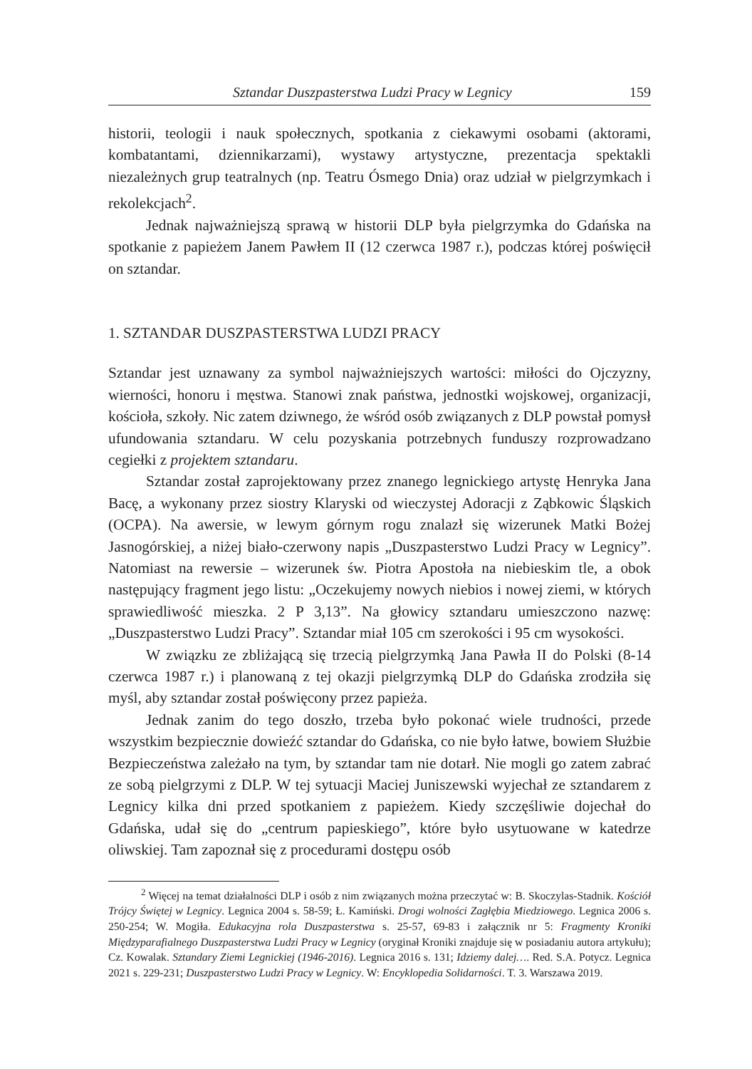Sztandar Duszpasterstwa Ludzi Pracy w Legnicy 159
historii, teologii i nauk społecznych, spotkania z ciekawymi osobami (aktorami, kombatantami, dziennikarzami), wystawy artystyczne, prezentacja spektakli niezależnych grup teatralnych (np. Teatru Ósmego Dnia) oraz udział w pielgrzymkach i rekolekcjach<sup>2</sup>.
Jednak najważniejszą sprawą w historii DLP była pielgrzymka do Gdańska na spotkanie z papieżem Janem Pawłem II (12 czerwca 1987 r.), podczas której poświęcił on sztandar.
1. SZTANDAR DUSZPASTERSTWA LUDZI PRACY
Sztandar jest uznawany za symbol najważniejszych wartości: miłości do Ojczyzny, wierności, honoru i męstwa. Stanowi znak państwa, jednostki wojskowej, organizacji, kościoła, szkoły. Nic zatem dziwnego, że wśród osób związanych z DLP powstał pomysł ufundowania sztandaru. W celu pozyskania potrzebnych funduszy rozprowadzano cegiełki z projektem sztandaru.
Sztandar został zaprojektowany przez znanego legnickiego artystę Henryka Jana Bacę, a wykonany przez siostry Klaryski od wieczystej Adoracji z Ząbkowic Śląskich (OCPA). Na awersie, w lewym górnym rogu znalazł się wizerunek Matki Bożej Jasnogórskiej, a niżej biało-czerwony napis „Duszpasterstwo Ludzi Pracy w Legnicy”. Natomiast na rewersie – wizerunek św. Piotra Apostoła na niebieskim tle, a obok następujący fragment jego listu: „Oczekujemy nowych niebios i nowej ziemi, w których sprawiedliwość mieszka. 2 P 3,13”. Na głowicy sztandaru umieszczono nazwę: „Duszpasterstwo Ludzi Pracy”. Sztandar miał 105 cm szerokości i 95 cm wysokości.
W związku ze zbliżającą się trzecią pielgrzymką Jana Pawła II do Polski (8-14 czerwca 1987 r.) i planowaną z tej okazji pielgrzymką DLP do Gdańska zrodziła się myśl, aby sztandar został poświęcony przez papieża.
Jednak zanim do tego doszło, trzeba było pokonać wiele trudności, przede wszystkim bezpiecznie dowieźć sztandar do Gdańska, co nie było łatwe, bowiem Służbie Bezpieczeństwa zależało na tym, by sztandar tam nie dotarł. Nie mogli go zatem zabrać ze sobą pielgrzymi z DLP. W tej sytuacji Maciej Juniszewski wyjechał ze sztandarem z Legnicy kilka dni przed spotkaniem z papieżem. Kiedy szczęśliwie dojechał do Gdańska, udał się do „centrum papieskiego”, które było usytuowane w katedrze oliwskiej. Tam zapoznał się z procedurami dostępu osób
<sup>2</sup> Więcej na temat działalności DLP i osób z nim związanych można przeczytać w: B. Skoczylas-Stadnik. Kościół Trójcy Świętej w Legnicy. Legnica 2004 s. 58-59; Ł. Kamiński. Drogi wolności Zagłębia Miedziowego. Legnica 2006 s. 250-254; W. Mogiła. Edukacyjna rola Duszpasterstwa s. 25-57, 69-83 i załącznik nr 5: Fragmenty Kroniki Międzyparafialnego Duszpasterstwa Ludzi Pracy w Legnicy (oryginał Kroniki znajduje się w posiadaniu autora artykułu); Cz. Kowalak. Sztandary Ziemi Legnickiej (1946-2016). Legnica 2016 s. 131; Idziemy dalej…. Red. S.A. Potycz. Legnica 2021 s. 229-231; Duszpasterstwo Ludzi Pracy w Legnicy. W: Encyklopedia Solidarności. T. 3. Warszawa 2019.